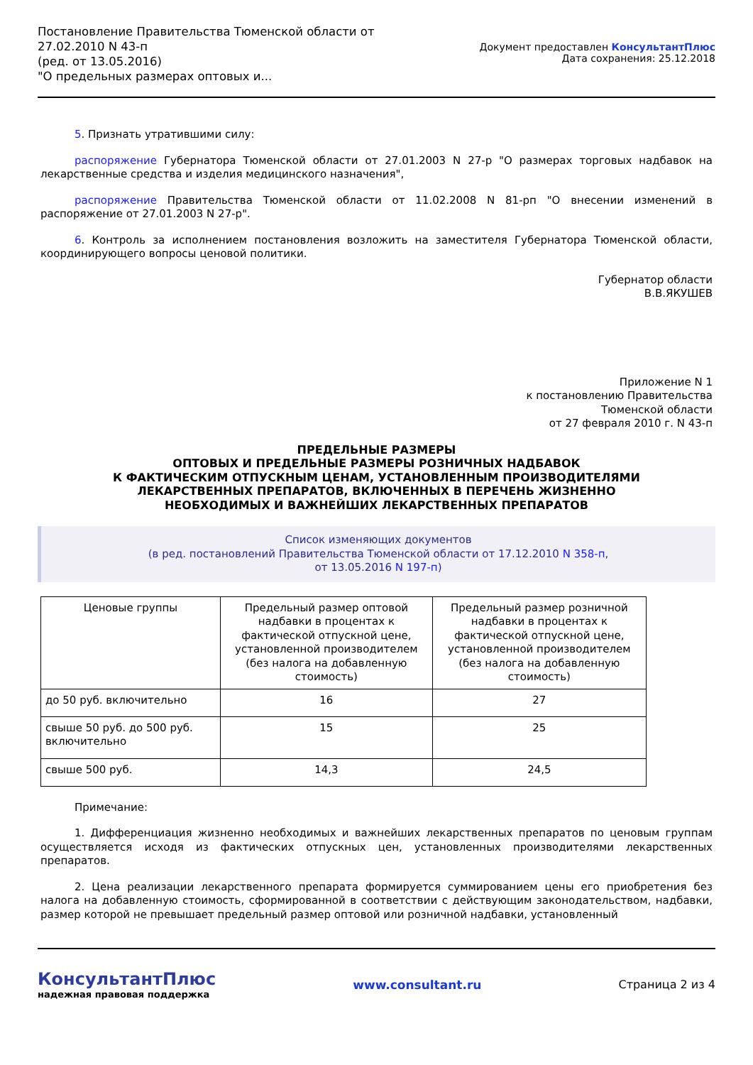Постановление Правительства Тюменской области от
27.02.2010 N 43-п
(ред. от 13.05.2016)
"О предельных размерах оптовых и...
Документ предоставлен КонсультантПлюс
Дата сохранения: 25.12.2018
5. Признать утратившими силу:
распоряжение Губернатора Тюменской области от 27.01.2003 N 27-р "О размерах торговых надбавок на лекарственные средства и изделия медицинского назначения",
распоряжение Правительства Тюменской области от 11.02.2008 N 81-рп "О внесении изменений в распоряжение от 27.01.2003 N 27-р".
6. Контроль за исполнением постановления возложить на заместителя Губернатора Тюменской области, координирующего вопросы ценовой политики.
Губернатор области
В.В.ЯКУШЕВ
Приложение N 1
к постановлению Правительства
Тюменской области
от 27 февраля 2010 г. N 43-п
ПРЕДЕЛЬНЫЕ РАЗМЕРЫ
ОПТОВЫХ И ПРЕДЕЛЬНЫЕ РАЗМЕРЫ РОЗНИЧНЫХ НАДБАВОК
К ФАКТИЧЕСКИМ ОТПУСКНЫМ ЦЕНАМ, УСТАНОВЛЕННЫМ ПРОИЗВОДИТЕЛЯМИ
ЛЕКАРСТВЕННЫХ ПРЕПАРАТОВ, ВКЛЮЧЕННЫХ В ПЕРЕЧЕНЬ ЖИЗНЕННО
НЕОБХОДИМЫХ И ВАЖНЕЙШИХ ЛЕКАРСТВЕННЫХ ПРЕПАРАТОВ
Список изменяющих документов
(в ред. постановлений Правительства Тюменской области от 17.12.2010 N 358-п,
от 13.05.2016 N 197-п)
| Ценовые группы | Предельный размер оптовой надбавки в процентах к фактической отпускной цене, установленной производителем (без налога на добавленную стоимость) | Предельный размер розничной надбавки в процентах к фактической отпускной цене, установленной производителем (без налога на добавленную стоимость) |
| --- | --- | --- |
| до 50 руб. включительно | 16 | 27 |
| свыше 50 руб. до 500 руб. включительно | 15 | 25 |
| свыше 500 руб. | 14,3 | 24,5 |
Примечание:
1. Дифференциация жизненно необходимых и важнейших лекарственных препаратов по ценовым группам осуществляется исходя из фактических отпускных цен, установленных производителями лекарственных препаратов.
2. Цена реализации лекарственного препарата формируется суммированием цены его приобретения без налога на добавленную стоимость, сформированной в соответствии с действующим законодательством, надбавки, размер которой не превышает предельный размер оптовой или розничной надбавки, установленный
КонсультантПлюс
надежная правовая поддержка
www.consultant.ru Страница 2 из 4